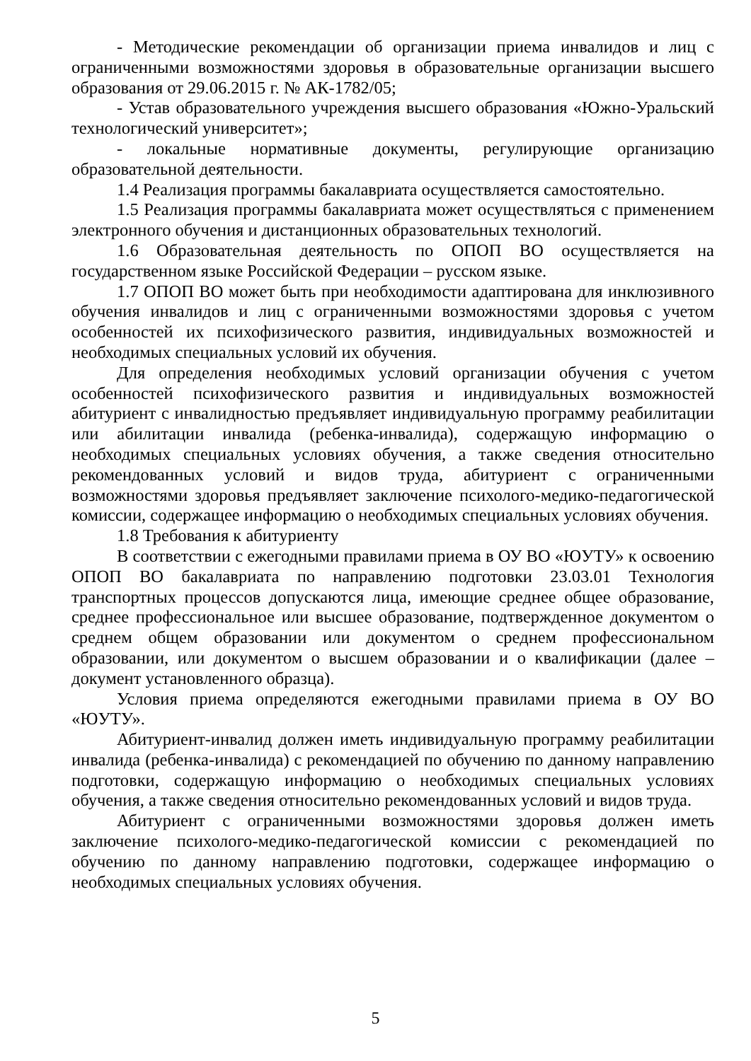- Методические рекомендации об организации приема инвалидов и лиц с ограниченными возможностями здоровья в образовательные организации высшего образования от 29.06.2015 г. № АК-1782/05;
- Устав образовательного учреждения высшего образования «Южно-Уральский технологический университет»;
- локальные нормативные документы, регулирующие организацию образовательной деятельности.
1.4 Реализация программы бакалавриата осуществляется самостоятельно.
1.5 Реализация программы бакалавриата может осуществляться с применением электронного обучения и дистанционных образовательных технологий.
1.6 Образовательная деятельность по ОПОП ВО осуществляется на государственном языке Российской Федерации – русском языке.
1.7 ОПОП ВО может быть при необходимости адаптирована для инклюзивного обучения инвалидов и лиц с ограниченными возможностями здоровья с учетом особенностей их психофизического развития, индивидуальных возможностей и необходимых специальных условий их обучения.
Для определения необходимых условий организации обучения с учетом особенностей психофизического развития и индивидуальных возможностей абитуриент с инвалидностью предъявляет индивидуальную программу реабилитации или абилитации инвалида (ребенка-инвалида), содержащую информацию о необходимых специальных условиях обучения, а также сведения относительно рекомендованных условий и видов труда, абитуриент с ограниченными возможностями здоровья предъявляет заключение психолого-медико-педагогической комиссии, содержащее информацию о необходимых специальных условиях обучения.
1.8 Требования к абитуриенту
В соответствии с ежегодными правилами приема в ОУ ВО «ЮУТУ» к освоению ОПОП ВО бакалавриата по направлению подготовки 23.03.01 Технология транспортных процессов допускаются лица, имеющие среднее общее образование, среднее профессиональное или высшее образование, подтвержденное документом о среднем общем образовании или документом о среднем профессиональном образовании, или документом о высшем образовании и о квалификации (далее – документ установленного образца).
Условия приема определяются ежегодными правилами приема в ОУ ВО «ЮУТУ».
Абитуриент-инвалид должен иметь индивидуальную программу реабилитации инвалида (ребенка-инвалида) с рекомендацией по обучению по данному направлению подготовки, содержащую информацию о необходимых специальных условиях обучения, а также сведения относительно рекомендованных условий и видов труда.
Абитуриент с ограниченными возможностями здоровья должен иметь заключение психолого-медико-педагогической комиссии с рекомендацией по обучению по данному направлению подготовки, содержащее информацию о необходимых специальных условиях обучения.
5